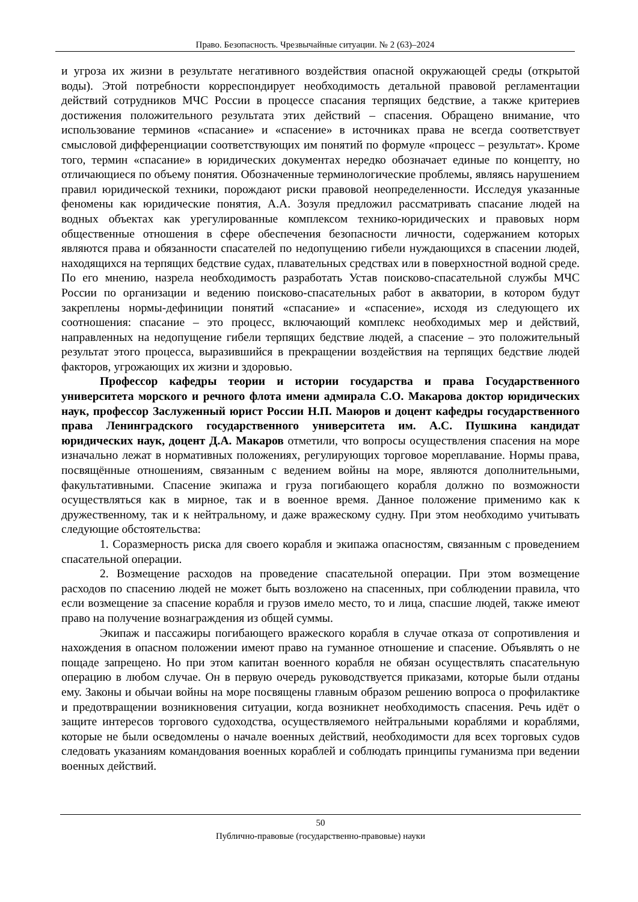Право. Безопасность. Чрезвычайные ситуации. № 2 (63)–2024
и угроза их жизни в результате негативного воздействия опасной окружающей среды (открытой воды). Этой потребности корреспондирует необходимость детальной правовой регламентации действий сотрудников МЧС России в процессе спасания терпящих бедствие, а также критериев достижения положительного результата этих действий – спасения. Обращено внимание, что использование терминов «спасание» и «спасение» в источниках права не всегда соответствует смысловой дифференциации соответствующих им понятий по формуле «процесс – результат». Кроме того, термин «спасание» в юридических документах нередко обозначает единые по концепту, но отличающиеся по объему понятия. Обозначенные терминологические проблемы, являясь нарушением правил юридической техники, порождают риски правовой неопределенности. Исследуя указанные феномены как юридические понятия, А.А. Зозуля предложил рассматривать спасание людей на водных объектах как урегулированные комплексом технико-юридических и правовых норм общественные отношения в сфере обеспечения безопасности личности, содержанием которых являются права и обязанности спасателей по недопущению гибели нуждающихся в спасении людей, находящихся на терпящих бедствие судах, плавательных средствах или в поверхностной водной среде. По его мнению, назрела необходимость разработать Устав поисково-спасательной службы МЧС России по организации и ведению поисково-спасательных работ в акватории, в котором будут закреплены нормы-дефиниции понятий «спасание» и «спасение», исходя из следующего их соотношения: спасание – это процесс, включающий комплекс необходимых мер и действий, направленных на недопущение гибели терпящих бедствие людей, а спасение – это положительный результат этого процесса, выразившийся в прекращении воздействия на терпящих бедствие людей факторов, угрожающих их жизни и здоровью.
Профессор кафедры теории и истории государства и права Государственного университета морского и речного флота имени адмирала С.О. Макарова доктор юридических наук, профессор Заслуженный юрист России Н.П. Маюров и доцент кафедры государственного права Ленинградского государственного университета им. А.С. Пушкина кандидат юридических наук, доцент Д.А. Макаров отметили, что вопросы осуществления спасения на море изначально лежат в нормативных положениях, регулирующих торговое мореплавание. Нормы права, посвящённые отношениям, связанным с ведением войны на море, являются дополнительными, факультативными. Спасение экипажа и груза погибающего корабля должно по возможности осуществляться как в мирное, так и в военное время. Данное положение применимо как к дружественному, так и к нейтральному, и даже вражескому судну. При этом необходимо учитывать следующие обстоятельства:
1. Соразмерность риска для своего корабля и экипажа опасностям, связанным с проведением спасательной операции.
2. Возмещение расходов на проведение спасательной операции. При этом возмещение расходов по спасению людей не может быть возложено на спасенных, при соблюдении правила, что если возмещение за спасение корабля и грузов имело место, то и лица, спасшие людей, также имеют право на получение вознаграждения из общей суммы.
Экипаж и пассажиры погибающего вражеского корабля в случае отказа от сопротивления и нахождения в опасном положении имеют право на гуманное отношение и спасение. Объявлять о не пощаде запрещено. Но при этом капитан военного корабля не обязан осуществлять спасательную операцию в любом случае. Он в первую очередь руководствуется приказами, которые были отданы ему. Законы и обычаи войны на море посвящены главным образом решению вопроса о профилактике и предотвращении возникновения ситуации, когда возникнет необходимость спасения. Речь идёт о защите интересов торгового судоходства, осуществляемого нейтральными кораблями и кораблями, которые не были осведомлены о начале военных действий, необходимости для всех торговых судов следовать указаниям командования военных кораблей и соблюдать принципы гуманизма при ведении военных действий.
50
Публично-правовые (государственно-правовые) науки